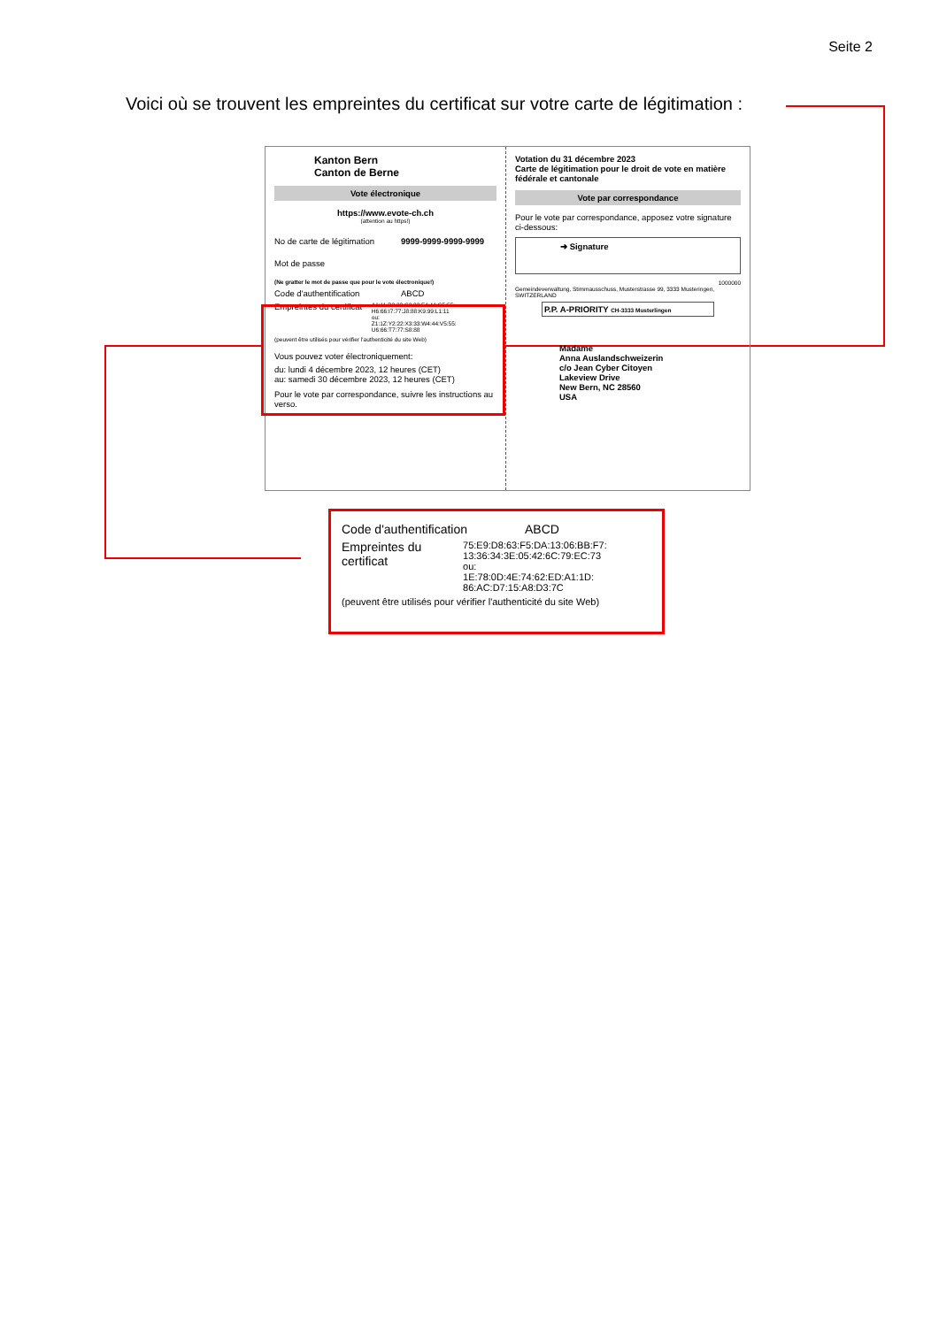Seite 2
Voici où se trouvent les empreintes du certificat sur votre carte de légitimation :
Kanton Bern
Canton de Berne
Vote électronique
https://www.evote-ch.ch
(attention au https!)
No de carte de légitimation 9999-9999-9999-9999
Mot de passe
(Ne gratter le mot de passe que pour le vote électronique!)
Code d'authentification ABCD
Empreintes du certificat A1:11:B2:22:C3:33:F4:44:G5:55: H6:66:I7:77:J8:88:K9:99:L1:11
ou:
Z1:1Z:Y2:22:X3:33:W4:44:V5:55: U6:66:T7:77:S8:88
(peuvent être utilisés pour vérifier l'authenticité du site Web)
Vous pouvez voter électroniquement:
du: lundi 4 décembre 2023, 12 heures (CET)
au: samedi 30 décembre 2023, 12 heures (CET)
Pour le vote par correspondance, suivre les instructions au verso.
Votation du 31 décembre 2023
Carte de légitimation pour le droit de vote en matière fédérale et cantonale
Vote par correspondance
Pour le vote par correspondance, apposez votre signature ci-dessous:
➜ Signature
1000000
Gemeindeverwaltung, Stimmausschuss, Musterstrasse 99, 3333 Musteringen, SWITZERLAND
P.P. A-PRIORITY CH-3333 Musterlingen
Madame
Anna Auslandschweizerin
c/o Jean Cyber Citoyen
Lakeview Drive
New Bern, NC 28560
USA
Code d'authentification ABCD
Empreintes du certificat 75:E9:D8:63:F5:DA:13:06:BB:F7: 13:36:34:3E:05:42:6C:79:EC:73
ou:
1E:78:0D:4E:74:62:ED:A1:1D: 86:AC:D7:15:A8:D3:7C
(peuvent être utilisés pour vérifier l'authenticité du site Web)